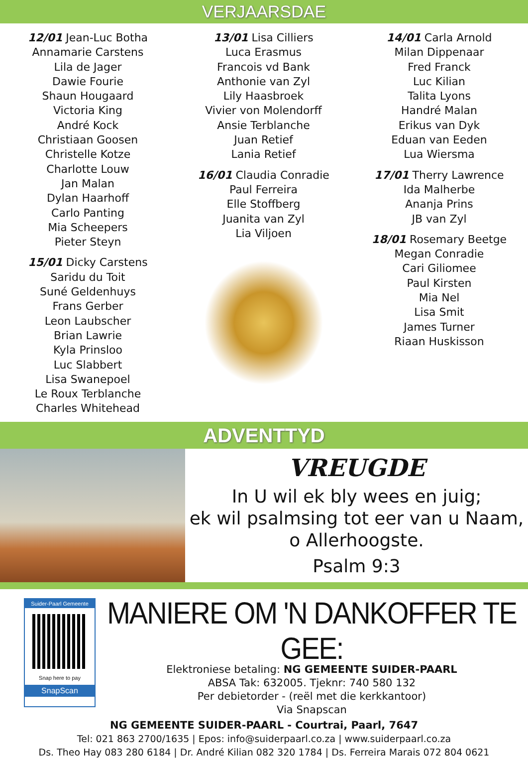VERJAARSDAE
12/01 Jean-Luc Botha
Annamarie Carstens
Lila de Jager
Dawie Fourie
Shaun Hougaard
Victoria King
André Kock
Christiaan Goosen
Christelle Kotze
Charlotte Louw
Jan Malan
Dylan Haarhoff
Carlo Panting
Mia Scheepers
Pieter Steyn
15/01 Dicky Carstens
Saridu du Toit
Suné Geldenhuys
Frans Gerber
Leon Laubscher
Brian Lawrie
Kyla Prinsloo
Luc Slabbert
Lisa Swanepoel
Le Roux Terblanche
Charles Whitehead
13/01 Lisa Cilliers
Luca Erasmus
Francois vd Bank
Anthonie van Zyl
Lily Haasbroek
Vivier von Molendorff
Ansie Terblanche
Juan Retief
Lania Retief
16/01 Claudia Conradie
Paul Ferreira
Elle Stoffberg
Juanita van Zyl
Lia Viljoen
14/01 Carla Arnold
Milan Dippenaar
Fred Franck
Luc Kilian
Talita Lyons
Handré Malan
Erikus van Dyk
Eduan van Eeden
Lua Wiersma
17/01 Therry Lawrence
Ida Malherbe
Ananja Prins
JB van Zyl
18/01 Rosemary Beetge
Megan Conradie
Cari Giliomee
Paul Kirsten
Mia Nel
Lisa Smit
James Turner
Riaan Huskisson
ADVENTTYD
VREUGDE
In U wil ek bly wees en juig;
ek wil psalmsing tot eer van u Naam,
o Allerhoogste.
Psalm 9:3
Suider-Paarl Gemeente
Snap here to pay
SnapScan
MANIERE OM 'N DANKOFFER TE GEE:
Elektroniese betaling: NG GEMEENTE SUIDER-PAARL
ABSA Tak: 632005. Tjeknr: 740 580 132
Per debietorder - (reël met die kerkkantoor)
Via Snapscan
NG GEMEENTE SUIDER-PAARL - Courtrai, Paarl, 7647
Tel: 021 863 2700/1635 | Epos: info@suiderpaarl.co.za | www.suiderpaarl.co.za
Ds. Theo Hay 083 280 6184 | Dr. André Kilian 082 320 1784 | Ds. Ferreira Marais 072 804 0621